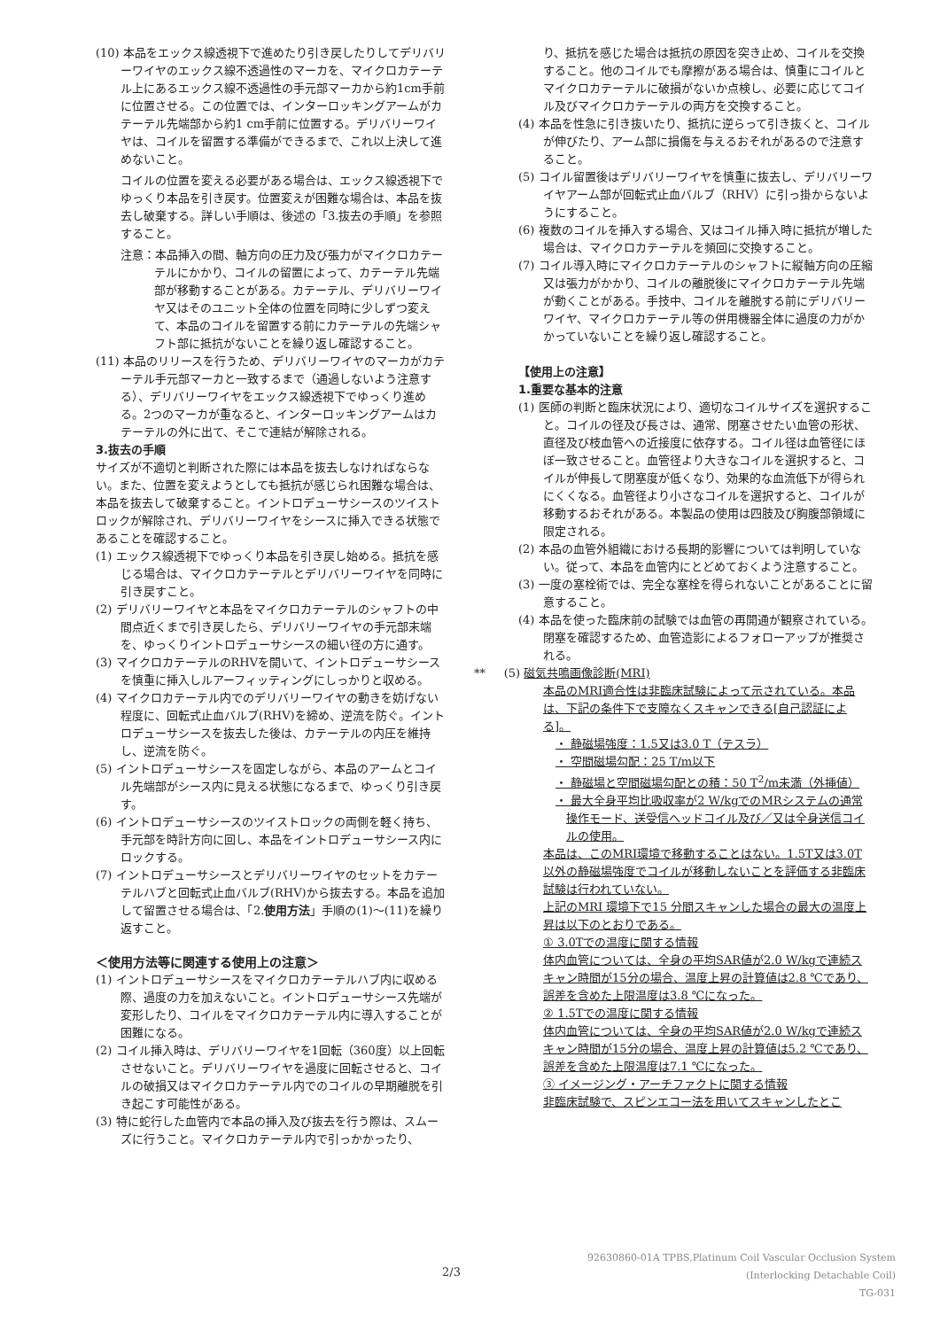(10) 本品をエックス線透視下で進めたり引き戻したりしてデリバリーワイヤのエックス線不透過性のマーカを、マイクロカテーテル上にあるエックス線不透過性の手元部マーカから約1cm手前に位置させる。この位置では、インターロッキングアームがカテーテル先端部から約1 cm手前に位置する。デリバリーワイヤは、コイルを留置する準備ができるまで、これ以上決して進めないこと。
コイルの位置を変える必要がある場合は、エックス線透視下でゆっくり本品を引き戻す。位置変えが困難な場合は、本品を抜去し破棄する。詳しい手順は、後述の「3.抜去の手順」を参照すること。
注意：本品挿入の間、軸方向の圧力及び張力がマイクロカテーテルにかかり、コイルの留置によって、カテーテル先端部が移動することがある。カテーテル、デリバリーワイヤ又はそのユニット全体の位置を同時に少しずつ変えて、本品のコイルを留置する前にカテーテルの先端シャフト部に抵抗がないことを繰り返し確認すること。
(11) 本品のリリースを行うため、デリバリーワイヤのマーカがカテーテル手元部マーカと一致するまで（通過しないよう注意する）、デリバリーワイヤをエックス線透視下でゆっくり進める。2つのマーカが重なると、インターロッキングアームはカテーテルの外に出て、そこで連結が解除される。
3.抜去の手順
サイズが不適切と判断された際には本品を抜去しなければならない。また、位置を変えようとしても抵抗が感じられ困難な場合は、本品を抜去して破棄すること。イントロデューサシースのツイストロックが解除され、デリバリーワイヤをシースに挿入できる状態であることを確認すること。
(1) エックス線透視下でゆっくり本品を引き戻し始める。抵抗を感じる場合は、マイクロカテーテルとデリバリーワイヤを同時に引き戻すこと。
(2) デリバリーワイヤと本品をマイクロカテーテルのシャフトの中間点近くまで引き戻したら、デリバリーワイヤの手元部末端を、ゆっくりイントロデューサシースの細い径の方に通す。
(3) マイクロカテーテルのRHVを開いて、イントロデューサシースを慎重に挿入しルアーフィッティングにしっかりと収める。
(4) マイクロカテーテル内でのデリバリーワイヤの動きを妨げない程度に、回転式止血バルブ(RHV)を締め、逆流を防ぐ。イントロデューサシースを抜去した後は、カテーテルの内圧を維持し、逆流を防ぐ。
(5) イントロデューサシースを固定しながら、本品のアームとコイル先端部がシース内に見える状態になるまで、ゆっくり引き戻す。
(6) イントロデューサシースのツイストロックの両側を軽く持ち、手元部を時計方向に回し、本品をイントロデューサシース内にロックする。
(7) イントロデューサシースとデリバリーワイヤのセットをカテーテルハブと回転式止血バルブ(RHV)から抜去する。本品を追加して留置させる場合は、「2.使用方法」手順の(1)～(11)を繰り返すこと。
＜使用方法等に関連する使用上の注意＞
(1) イントロデューサシースをマイクロカテーテルハブ内に収める際、過度の力を加えないこと。イントロデューサシース先端が変形したり、コイルをマイクロカテーテル内に導入することが困難になる。
(2) コイル挿入時は、デリバリーワイヤを1回転（360度）以上回転させないこと。デリバリーワイヤを過度に回転させると、コイルの破損又はマイクロカテーテル内でのコイルの早期離脱を引き起こす可能性がある。
(3) 特に蛇行した血管内で本品の挿入及び抜去を行う際は、スムーズに行うこと。マイクロカテーテル内で引っかかったり、
り、抵抗を感じた場合は抵抗の原因を突き止め、コイルを交換すること。他のコイルでも摩擦がある場合は、慎重にコイルとマイクロカテーテルに破損がないか点検し、必要に応じてコイル及びマイクロカテーテルの両方を交換すること。
(4) 本品を性急に引き抜いたり、抵抗に逆らって引き抜くと、コイルが伸びたり、アーム部に損傷を与えるおそれがあるので注意すること。
(5) コイル留置後はデリバリーワイヤを慎重に抜去し、デリバリーワイヤアーム部が回転式止血バルブ（RHV）に引っ掛からないようにすること。
(6) 複数のコイルを挿入する場合、又はコイル挿入時に抵抗が増した場合は、マイクロカテーテルを頻回に交換すること。
(7) コイル導入時にマイクロカテーテルのシャフトに縦軸方向の圧縮又は張力がかかり、コイルの離脱後にマイクロカテーテル先端が動くことがある。手技中、コイルを離脱する前にデリバリーワイヤ、マイクロカテーテル等の併用機器全体に過度の力がかかっていないことを繰り返し確認すること。
【使用上の注意】
1.重要な基本的注意
(1) 医師の判断と臨床状況により、適切なコイルサイズを選択すること。コイルの径及び長さは、通常、閉塞させたい血管の形状、直径及び枝血管への近接度に依存する。コイル径は血管径にほぼ一致させること。血管径より大きなコイルを選択すると、コイルが伸長して閉塞度が低くなり、効果的な血流低下が得られにくくなる。血管径より小さなコイルを選択すると、コイルが移動するおそれがある。本製品の使用は四肢及び胸腹部領域に限定される。
(2) 本品の血管外組織における長期的影響については判明していない。従って、本品を血管内にとどめておくよう注意すること。
(3) 一度の塞栓術では、完全な塞栓を得られないことがあることに留意すること。
(4) 本品を使った臨床前の試験では血管の再開通が観察されている。閉塞を確認するため、血管造影によるフォローアップが推奨される。
** (5) 磁気共鳴画像診断(MRI)
本品のMRI適合性は非臨床試験によって示されている。本品は、下記の条件下で支障なくスキャンできる[自己認証による]。
・ 静磁場強度：1.5又は3.0 T（テスラ）
・ 空間磁場勾配：25 T/m以下
・ 静磁場と空間磁場勾配との積：50 T<sup>2</sup>/m未満（外挿値）
・ 最大全身平均比吸収率が2 W/kgでのMRシステムの通常操作モード、送受信ヘッドコイル及び／又は全身送信コイルの使用。
本品は、このMRI環境で移動することはない。1.5T又は3.0T以外の静磁場強度でコイルが移動しないことを評価する非臨床試験は行われていない。
上記のMRI 環境下で15 分間スキャンした場合の最大の温度上昇は以下のとおりである。
① 3.0Tでの温度に関する情報
体内血管については、全身の平均SAR値が2.0 W/kgで連続スキャン時間が15分の場合、温度上昇の計算値は2.8 ℃であり、誤差を含めた上限温度は3.8 ℃になった。
② 1.5Tでの温度に関する情報
体内血管については、全身の平均SAR値が2.0 W/kgで連続スキャン時間が15分の場合、温度上昇の計算値は5.2 ℃であり、誤差を含めた上限温度は7.1 ℃になった。
③ イメージング・アーチファクトに関する情報
非臨床試験で、スピンエコー法を用いてスキャンしたとこ
2/3
92630860-01A TPBS,Platinum Coil Vascular Occlusion System
(Interlocking Detachable Coil)
TG-031